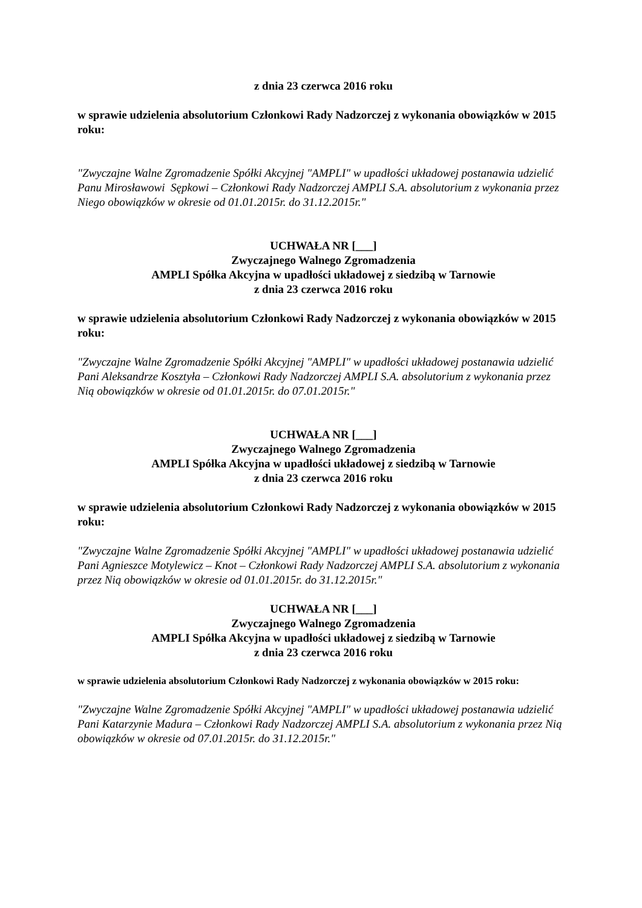z dnia 23 czerwca 2016 roku
w sprawie udzielenia absolutorium Członkowi Rady Nadzorczej z wykonania obowiązków w 2015 roku:
"Zwyczajne Walne Zgromadzenie Spółki Akcyjnej "AMPLI" w upadłości układowej postanawia udzielić Panu Mirosławowi Sępkowi – Członkowi Rady Nadzorczej AMPLI S.A. absolutorium z wykonania przez Niego obowiązków w okresie od 01.01.2015r. do 31.12.2015r."
UCHWAŁA NR [___]
Zwyczajnego Walnego Zgromadzenia
AMPLI Spółka Akcyjna w upadłości układowej z siedzibą w Tarnowie
z dnia 23 czerwca 2016 roku
w sprawie udzielenia absolutorium Członkowi Rady Nadzorczej z wykonania obowiązków w 2015 roku:
"Zwyczajne Walne Zgromadzenie Spółki Akcyjnej "AMPLI" w upadłości układowej postanawia udzielić Pani Aleksandrze Kosztyła – Członkowi Rady Nadzorczej AMPLI S.A. absolutorium z wykonania przez Nią obowiązków w okresie od 01.01.2015r. do 07.01.2015r."
UCHWAŁA NR [___]
Zwyczajnego Walnego Zgromadzenia
AMPLI Spółka Akcyjna w upadłości układowej z siedzibą w Tarnowie
z dnia 23 czerwca 2016 roku
w sprawie udzielenia absolutorium Członkowi Rady Nadzorczej z wykonania obowiązków w 2015 roku:
"Zwyczajne Walne Zgromadzenie Spółki Akcyjnej "AMPLI" w upadłości układowej postanawia udzielić Pani Agnieszce Motylewicz – Knot – Członkowi Rady Nadzorczej AMPLI S.A. absolutorium z wykonania przez Nią obowiązków w okresie od 01.01.2015r. do 31.12.2015r."
UCHWAŁA NR [___]
Zwyczajnego Walnego Zgromadzenia
AMPLI Spółka Akcyjna w upadłości układowej z siedzibą w Tarnowie
z dnia 23 czerwca 2016 roku
w sprawie udzielenia absolutorium Członkowi Rady Nadzorczej z wykonania obowiązków w 2015 roku:
"Zwyczajne Walne Zgromadzenie Spółki Akcyjnej "AMPLI" w upadłości układowej postanawia udzielić Pani Katarzynie Madura – Członkowi Rady Nadzorczej AMPLI S.A. absolutorium z wykonania przez Nią obowiązków w okresie od 07.01.2015r. do 31.12.2015r."